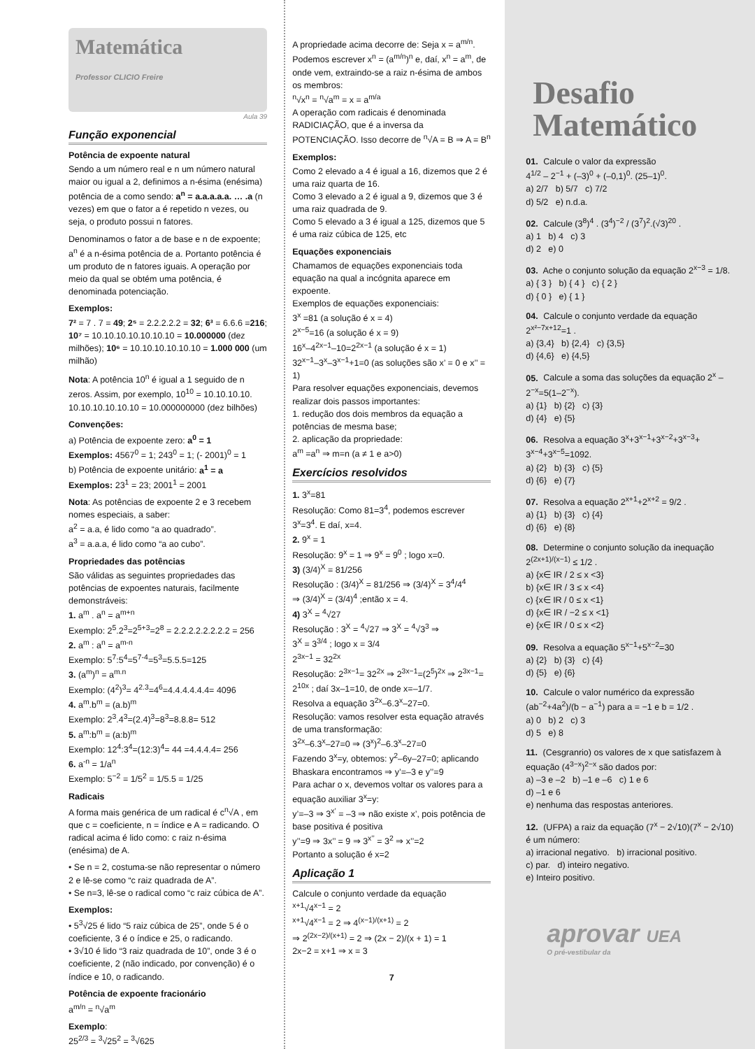Matemática
Professor CLICIO Freire
Aula 39
Função exponencial
Potência de expoente natural
Sendo a um número real e n um número natural maior ou igual a 2, definimos a n-ésima (enésima) potência de a como sendo: a<sup>n</sup> = a.a.a.a.a. … .a (n vezes) em que o fator a é repetido n vezes, ou seja, o produto possui n fatores.
Denominamos o fator a de base e n de expoente; a<sup>n</sup> é a n-ésima potência de a. Portanto potência é um produto de n fatores iguais. A operação por meio da qual se obtém uma potência, é denominada potenciação.
Exemplos:
7² = 7 . 7 = 49; 2⁵ = 2.2.2.2.2 = 32; 6³ = 6.6.6 =216; 10⁷ = 10.10.10.10.10.10.10 = 10.000000 (dez milhões); 10⁶ = 10.10.10.10.10.10 = 1.000 000 (um milhão)
Nota: A potência 10<sup>n</sup> é igual a 1 seguido de n zeros. Assim, por exemplo, 10<sup>10</sup> = 10.10.10.10. 10.10.10.10.10.10 = 10.000000000 (dez bilhões)
Convenções:
a) Potência de expoente zero: a<sup>0</sup> = 1
Exemplos: 4567<sup>0</sup> = 1; 243<sup>0</sup> = 1; (- 2001)<sup>0</sup> = 1
b) Potência de expoente unitário: a<sup>1</sup> = a
Exemplos: 23<sup>1</sup> = 23; 2001<sup>1</sup> = 2001
Nota: As potências de expoente 2 e 3 recebem nomes especiais, a saber:
a<sup>2</sup> = a.a, é lido como “a ao quadrado”.
a<sup>3</sup> = a.a.a, é lido como “a ao cubo”.
Propriedades das potências
São válidas as seguintes propriedades das potências de expoentes naturais, facilmente demonstráveis:
1. a<sup>m</sup> . a<sup>n</sup> = a<sup>m+n</sup>
Exemplo: 2<sup>5</sup>.2<sup>3</sup>=2<sup>5+3</sup>=2<sup>8</sup> = 2.2.2.2.2.2.2.2 = 256
2. a<sup>m</sup> : a<sup>n</sup> = a<sup>m-n</sup>
Exemplo: 5<sup>7</sup>:5<sup>4</sup>=5<sup>7-4</sup>=5<sup>3</sup>=5.5.5=125
3. (a<sup>m</sup>)<sup>n</sup> = a<sup>m.n</sup>
Exemplo: (4<sup>2</sup>)<sup>3</sup>= 4<sup>2.3</sup>=4<sup>6</sup>=4.4.4.4.4.4= 4096
4. a<sup>m</sup>.b<sup>m</sup> = (a.b)<sup>m</sup>
Exemplo: 2<sup>3</sup>.4<sup>3</sup>=(2.4)<sup>3</sup>=8<sup>3</sup>=8.8.8= 512
5. a<sup>m</sup>:b<sup>m</sup> = (a:b)<sup>m</sup>
Exemplo: 12<sup>4</sup>:3<sup>4</sup>=(12:3)<sup>4</sup>= 44 =4.4.4.4= 256
6. a<sup>-n</sup> = 1/a<sup>n</sup>
Exemplo: 5<sup>−2</sup> = 1/5<sup>2</sup> = 1/5.5 = 1/25
Radicais
A forma mais genérica de um radical é c<sup>n</sup>√A , em que c = coeficiente, n = índice e A = radicando. O radical acima é lido como: c raiz n-ésima (enésima) de A.
• Se n = 2, costuma-se não representar o número 2 e lê-se como “c raiz quadrada de A”.
• Se n=3, lê-se o radical como “c raiz cúbica de A”.
Exemplos:
• 5<sup>3</sup>√25 é lido “5 raiz cúbica de 25”, onde 5 é o coeficiente, 3 é o índice e 25, o radicando.
• 3√10 é lido “3 raiz quadrada de 10”, onde 3 é o coeficiente, 2 (não indicado, por convenção) é o índice e 10, o radicando.
Potência de expoente fracionário
a<sup>m/n</sup> = <sup>n</sup>√a<sup>m</sup>
Exemplo:
25<sup>2/3</sup> = <sup>3</sup>√25<sup>2</sup> = <sup>3</sup>√625
A propriedade acima decorre de: Seja x = a<sup>m/n</sup>. Podemos escrever x<sup>n</sup> = (a<sup>m/n</sup>)<sup>n</sup> e, daí, x<sup>n</sup> = a<sup>m</sup>, de onde vem, extraindo-se a raiz n-ésima de ambos os membros:
<sup>n</sup>√x<sup>n</sup> = <sup>n</sup>√a<sup>m</sup> = x = a<sup>m/a</sup>
A operação com radicais é denominada RADICIAÇÃO, que é a inversa da POTENCIAÇÃO. Isso decorre de <sup>n</sup>√A = B ⇒ A = B<sup>n</sup>
Exemplos:
Como 2 elevado a 4 é igual a 16, dizemos que 2 é uma raiz quarta de 16.
Como 3 elevado a 2 é igual a 9, dizemos que 3 é uma raiz quadrada de 9.
Como 5 elevado a 3 é igual a 125, dizemos que 5 é uma raiz cúbica de 125, etc
Equações exponenciais
Chamamos de equações exponenciais toda equação na qual a incógnita aparece em expoente.
Exemplos de equações exponenciais:
3<sup>x</sup> =81 (a solução é x = 4)
2<sup>x−5</sup>=16 (a solução é x = 9)
16<sup>x</sup>–4<sup>2x−1</sup>–10=2<sup>2x−1</sup> (a solução é x = 1)
32<sup>x−1</sup>–3<sup>x</sup>–3<sup>x−1</sup>+1=0 (as soluções são x’ = 0 e x’’ = 1)
Para resolver equações exponenciais, devemos realizar dois passos importantes:
1. redução dos dois membros da equação a potências de mesma base;
2. aplicação da propriedade:
a<sup>m</sup> =a<sup>n</sup> ⇒ m=n (a ≠ 1 e a>0)
Exercícios resolvidos
1. 3<sup>x</sup>=81
Resolução: Como 81=3<sup>4</sup>, podemos escrever 3<sup>x</sup>=3<sup>4</sup>. E daí, x=4.
2. 9<sup>x</sup> = 1
Resolução: 9<sup>x</sup> = 1 ⇒ 9<sup>x</sup> = 9<sup>0</sup> ; logo x=0.
3) (3/4)<sup>X</sup> = 81/256
Resolução : (3/4)<sup>X</sup> = 81/256 ⇒ (3/4)<sup>X</sup> = 3<sup>4</sup>/4<sup>4</sup>
⇒ (3/4)<sup>X</sup> = (3/4)<sup>4</sup> ;então x = 4.
4) 3<sup>X</sup> = <sup>4</sup>√27
Resolução : 3<sup>X</sup> = <sup>4</sup>√27 ⇒ 3<sup>X</sup> = <sup>4</sup>√3<sup>3</sup> ⇒
3<sup>X</sup> = 3<sup>3/4</sup> ; logo x = 3/4
2<sup>3x−1</sup> = 32<sup>2x</sup>
Resolução: 2<sup>3x−1</sup>= 32<sup>2x</sup> ⇒ 2<sup>3x−1</sup>=(2<sup>5</sup>)<sup>2x</sup> ⇒ 2<sup>3x−1</sup>= 2<sup>10x</sup> ; daí 3x–1=10, de onde x=–1/7.
Resolva a equação 3<sup>2x</sup>–6.3<sup>x</sup>–27=0.
Resolução: vamos resolver esta equação através de uma transformação:
3<sup>2x</sup>–6.3<sup>x</sup>–27=0 ⇒ (3<sup>x</sup>)<sup>2</sup>–6.3<sup>x</sup>–27=0
Fazendo 3<sup>x</sup>=y, obtemos: y<sup>2</sup>–6y–27=0; aplicando Bhaskara encontramos ⇒ y’=–3 e y’’=9
Para achar o x, devemos voltar os valores para a equação auxiliar 3<sup>x</sup>=y:
y’=–3 ⇒ 3<sup>x’</sup> = –3 ⇒ não existe x’, pois potência de base positiva é positiva
y’’=9 ⇒ 3x’’ = 9 ⇒ 3<sup>x’’</sup> = 3<sup>2</sup> ⇒ x’’=2
Portanto a solução é x=2
Aplicação 1
Calcule o conjunto verdade da equação
<sup>x+1</sup>√4<sup>x−1</sup> = 2
<sup>x+1</sup>√4<sup>x−1</sup> = 2 ⇒ 4<sup>(x−1)/(x+1)</sup> = 2
⇒ 2<sup>(2x−2)/(x+1)</sup> = 2 ⇒ (2x − 2)/(x + 1) = 1
2x−2 = x+1 ⇒ x = 3
7
Desafio
Matemático
01. Calcule o valor da expressão
4<sup>1/2</sup> – 2<sup>−1</sup> + (–3)<sup>0</sup> + (–0,1)<sup>0</sup>. (25–1)<sup>0</sup>.
a) 2/7 b) 5/7 c) 7/2
d) 5/2 e) n.d.a.
02. Calcule (3<sup>8</sup>)<sup>4</sup> . (3<sup>4</sup>)<sup>−2</sup> / (3<sup>7</sup>)<sup>2</sup>.(√3)<sup>20</sup> .
a) 1 b) 4 c) 3
d) 2 e) 0
03. Ache o conjunto solução da equação 2<sup>x−3</sup> = 1/8.
a) { 3 } b) { 4 } c) { 2 }
d) { 0 } e) { 1 }
04. Calcule o conjunto verdade da equação 2<sup>x²−7x+12</sup>=1 .
a) {3,4} b) {2,4} c) {3,5}
d) {4,6} e) {4,5}
05. Calcule a soma das soluções da equação 2<sup>x</sup> –2<sup>−x</sup>=5(1–2<sup>−x</sup>).
a) {1} b) {2} c) {3}
d) {4} e) {5}
06. Resolva a equação 3<sup>x</sup>+3<sup>x−1</sup>+3<sup>x−2</sup>+3<sup>x−3</sup>+ 3<sup>x−4</sup>+3<sup>x−5</sup>=1092.
a) {2} b) {3} c) {5}
d) {6} e) {7}
07. Resolva a equação 2<sup>x+1</sup>+2<sup>x+2</sup> = 9/2 .
a) {1} b) {3} c) {4}
d) {6} e) {8}
08. Determine o conjunto solução da inequação 2<sup>(2x+1)/(x−1)</sup> ≤ 1/2 .
a) {x∈ IR / 2 ≤ x <3}
b) {x∈ IR / 3 ≤ x <4}
c) {x∈ IR / 0 ≤ x <1}
d) {x∈ IR / −2 ≤ x <1}
e) {x∈ IR / 0 ≤ x <2}
09. Resolva a equação 5<sup>x−1</sup>+5<sup>x−2</sup>=30
a) {2} b) {3} c) {4}
d) {5} e) {6}
10. Calcule o valor numérico da expressão (ab<sup>−2</sup>+4a<sup>2</sup>)/(b − a<sup>−1</sup>) para a = −1 e b = 1/2 .
a) 0 b) 2 c) 3
d) 5 e) 8
11. (Cesgranrio) os valores de x que satisfazem à equação (4<sup>3−x</sup>)<sup>2−x</sup> são dados por:
a) –3 e –2 b) –1 e –6 c) 1 e 6
d) –1 e 6
e) nenhuma das respostas anteriores.
12. (UFPA) a raiz da equação (7<sup>x</sup> − 2√10)(7<sup>x</sup> − 2√10) é um número:
a) irracional negativo. b) irracional positivo.
c) par. d) inteiro negativo.
e) Inteiro positivo.
aprovar UEA
O pré-vestibular da